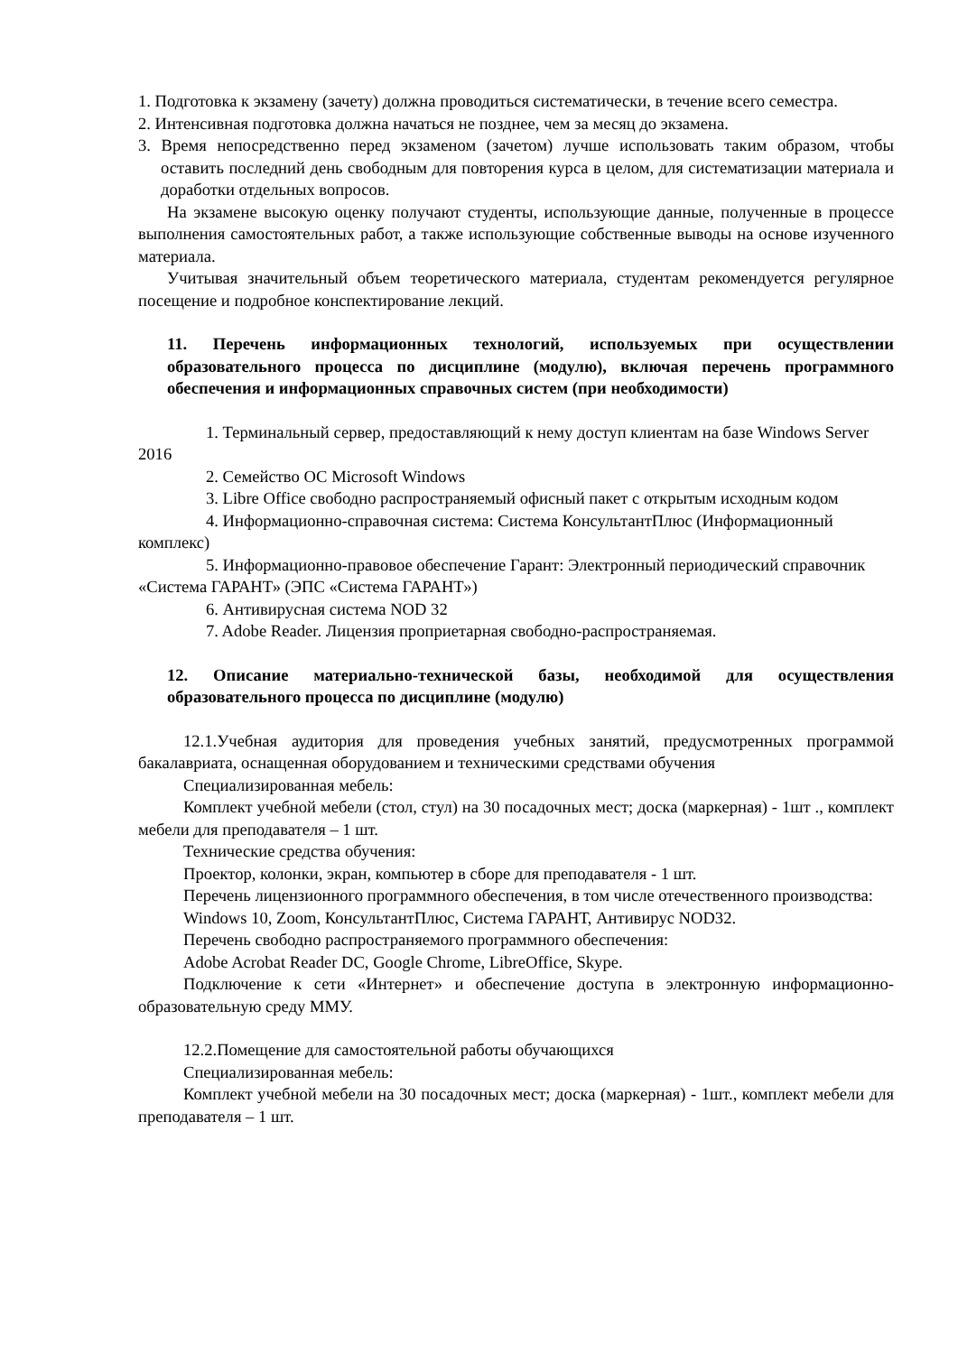1. Подготовка к экзамену (зачету) должна проводиться систематически, в течение всего семестра.
2. Интенсивная подготовка должна начаться не позднее, чем за месяц до экзамена.
3. Время непосредственно перед экзаменом (зачетом) лучше использовать таким образом, чтобы оставить последний день свободным для повторения курса в целом, для систематизации материала и доработки отдельных вопросов.
На экзамене высокую оценку получают студенты, использующие данные, полученные в процессе выполнения самостоятельных работ, а также использующие собственные выводы на основе изученного материала.
Учитывая значительный объем теоретического материала, студентам рекомендуется регулярное посещение и подробное конспектирование лекций.
11. Перечень информационных технологий, используемых при осуществлении образовательного процесса по дисциплине (модулю), включая перечень программного обеспечения и информационных справочных систем (при необходимости)
1. Терминальный сервер, предоставляющий к нему доступ клиентам на базе Windows Server 2016
2. Семейство ОС Microsoft Windows
3. Libre Office свободно распространяемый офисный пакет с открытым исходным кодом
4. Информационно-справочная система: Система КонсультантПлюс (Информационный комплекс)
5. Информационно-правовое обеспечение Гарант: Электронный периодический справочник «Система ГАРАНТ» (ЭПС «Система ГАРАНТ»)
6. Антивирусная система NOD 32
7. Adobe Reader. Лицензия проприетарная свободно-распространяемая.
12. Описание материально-технической базы, необходимой для осуществления образовательного процесса по дисциплине (модулю)
12.1.Учебная аудитория для проведения учебных занятий, предусмотренных программой бакалавриата, оснащенная оборудованием и техническими средствами обучения
Специализированная мебель:
Комплект учебной мебели (стол, стул) на 30 посадочных мест; доска (маркерная) - 1шт ., комплект мебели для преподавателя – 1 шт.
Технические средства обучения:
Проектор, колонки, экран, компьютер в сборе для преподавателя - 1 шт.
Перечень лицензионного программного обеспечения, в том числе отечественного производства:
Windows 10, Zoom, КонсультантПлюс, Система ГАРАНТ, Антивирус NOD32.
Перечень свободно распространяемого программного обеспечения:
Adobe Acrobat Reader DC, Google Chrome, LibreOffice, Skype.
Подключение к сети «Интернет» и обеспечение доступа в электронную информационно-образовательную среду ММУ.
12.2.Помещение для самостоятельной работы обучающихся
Специализированная мебель:
Комплект учебной мебели на 30 посадочных мест; доска (маркерная) - 1шт., комплект мебели для преподавателя – 1 шт.